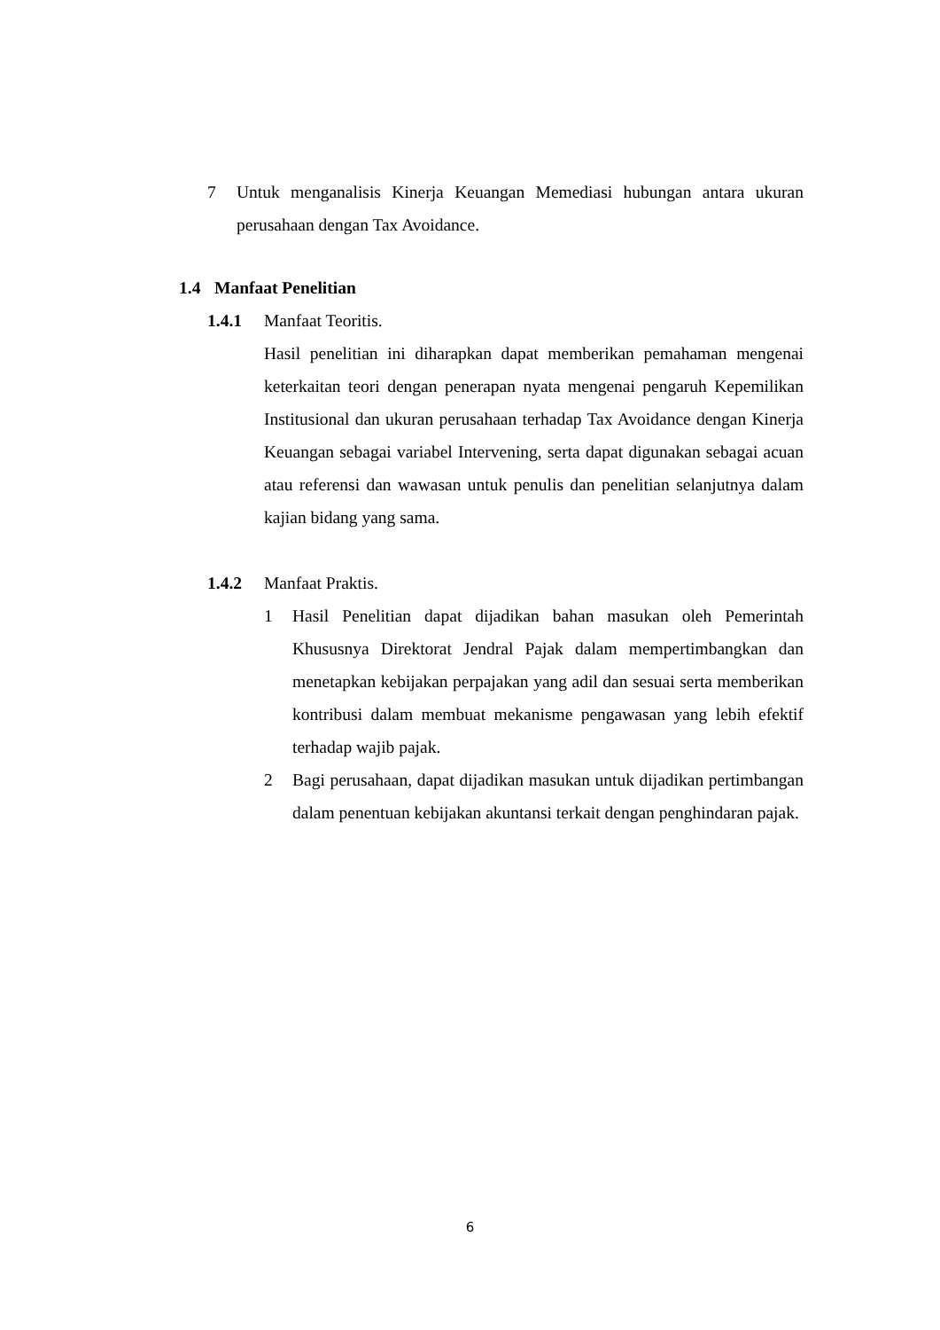7 Untuk menganalisis Kinerja Keuangan Memediasi hubungan antara ukuran perusahaan dengan Tax Avoidance.
1.4 Manfaat Penelitian
1.4.1 Manfaat Teoritis.
Hasil penelitian ini diharapkan dapat memberikan pemahaman mengenai keterkaitan teori dengan penerapan nyata mengenai pengaruh Kepemilikan Institusional dan ukuran perusahaan terhadap Tax Avoidance dengan Kinerja Keuangan sebagai variabel Intervening, serta dapat digunakan sebagai acuan atau referensi dan wawasan untuk penulis dan penelitian selanjutnya dalam kajian bidang yang sama.
1.4.2 Manfaat Praktis.
1 Hasil Penelitian dapat dijadikan bahan masukan oleh Pemerintah Khususnya Direktorat Jendral Pajak dalam mempertimbangkan dan menetapkan kebijakan perpajakan yang adil dan sesuai serta memberikan kontribusi dalam membuat mekanisme pengawasan yang lebih efektif terhadap wajib pajak.
2 Bagi perusahaan, dapat dijadikan masukan untuk dijadikan pertimbangan dalam penentuan kebijakan akuntansi terkait dengan penghindaran pajak.
6